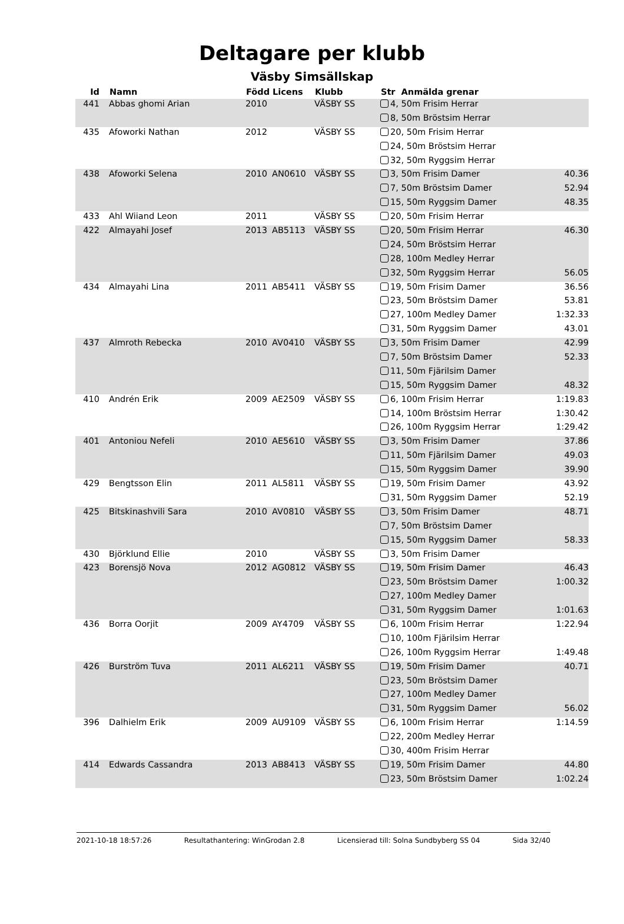Deltagare per klubb
Väsby Simsällskap
| Id | Namn | Född | Licens | Klubb | Str Anmälda grenar | |
| --- | --- | --- | --- | --- | --- | --- |
| 441 | Abbas ghomi Arian | 2010 | | VÄSBY SS | 4, 50m Frisim Herrar | |
| | | | | | 8, 50m Bröstsim Herrar | |
| 435 | Afoworki Nathan | 2012 | | VÄSBY SS | 20, 50m Frisim Herrar | |
| | | | | | 24, 50m Bröstsim Herrar | |
| | | | | | 32, 50m Ryggsim Herrar | |
| 438 | Afoworki Selena | 2010 | AN0610 | VÄSBY SS | 3, 50m Frisim Damer | 40.36 |
| | | | | | 7, 50m Bröstsim Damer | 52.94 |
| | | | | | 15, 50m Ryggsim Damer | 48.35 |
| 433 | Ahl Wiiand Leon | 2011 | | VÄSBY SS | 20, 50m Frisim Herrar | |
| 422 | Almayahi Josef | 2013 | AB5113 | VÄSBY SS | 20, 50m Frisim Herrar | 46.30 |
| | | | | | 24, 50m Bröstsim Herrar | |
| | | | | | 28, 100m Medley Herrar | |
| | | | | | 32, 50m Ryggsim Herrar | 56.05 |
| 434 | Almayahi Lina | 2011 | AB5411 | VÄSBY SS | 19, 50m Frisim Damer | 36.56 |
| | | | | | 23, 50m Bröstsim Damer | 53.81 |
| | | | | | 27, 100m Medley Damer | 1:32.33 |
| | | | | | 31, 50m Ryggsim Damer | 43.01 |
| 437 | Almroth Rebecka | 2010 | AV0410 | VÄSBY SS | 3, 50m Frisim Damer | 42.99 |
| | | | | | 7, 50m Bröstsim Damer | 52.33 |
| | | | | | 11, 50m Fjärilsim Damer | |
| | | | | | 15, 50m Ryggsim Damer | 48.32 |
| 410 | Andrén Erik | 2009 | AE2509 | VÄSBY SS | 6, 100m Frisim Herrar | 1:19.83 |
| | | | | | 14, 100m Bröstsim Herrar | 1:30.42 |
| | | | | | 26, 100m Ryggsim Herrar | 1:29.42 |
| 401 | Antoniou Nefeli | 2010 | AE5610 | VÄSBY SS | 3, 50m Frisim Damer | 37.86 |
| | | | | | 11, 50m Fjärilsim Damer | 49.03 |
| | | | | | 15, 50m Ryggsim Damer | 39.90 |
| 429 | Bengtsson Elin | 2011 | AL5811 | VÄSBY SS | 19, 50m Frisim Damer | 43.92 |
| | | | | | 31, 50m Ryggsim Damer | 52.19 |
| 425 | Bitskinashvili Sara | 2010 | AV0810 | VÄSBY SS | 3, 50m Frisim Damer | 48.71 |
| | | | | | 7, 50m Bröstsim Damer | |
| | | | | | 15, 50m Ryggsim Damer | 58.33 |
| 430 | Björklund Ellie | 2010 | | VÄSBY SS | 3, 50m Frisim Damer | |
| 423 | Borensjö Nova | 2012 | AG0812 | VÄSBY SS | 19, 50m Frisim Damer | 46.43 |
| | | | | | 23, 50m Bröstsim Damer | 1:00.32 |
| | | | | | 27, 100m Medley Damer | |
| | | | | | 31, 50m Ryggsim Damer | 1:01.63 |
| 436 | Borra Oorjit | 2009 | AY4709 | VÄSBY SS | 6, 100m Frisim Herrar | 1:22.94 |
| | | | | | 10, 100m Fjärilsim Herrar | |
| | | | | | 26, 100m Ryggsim Herrar | 1:49.48 |
| 426 | Burström Tuva | 2011 | AL6211 | VÄSBY SS | 19, 50m Frisim Damer | 40.71 |
| | | | | | 23, 50m Bröstsim Damer | |
| | | | | | 27, 100m Medley Damer | |
| | | | | | 31, 50m Ryggsim Damer | 56.02 |
| 396 | Dalhielm Erik | 2009 | AU9109 | VÄSBY SS | 6, 100m Frisim Herrar | 1:14.59 |
| | | | | | 22, 200m Medley Herrar | |
| | | | | | 30, 400m Frisim Herrar | |
| 414 | Edwards Cassandra | 2013 | AB8413 | VÄSBY SS | 19, 50m Frisim Damer | 44.80 |
| | | | | | 23, 50m Bröstsim Damer | 1:02.24 |
2021-10-18 18:57:26 Resultathantering: WinGrodan 2.8 Licensierad till: Solna Sundbyberg SS 04 Sida 32/40